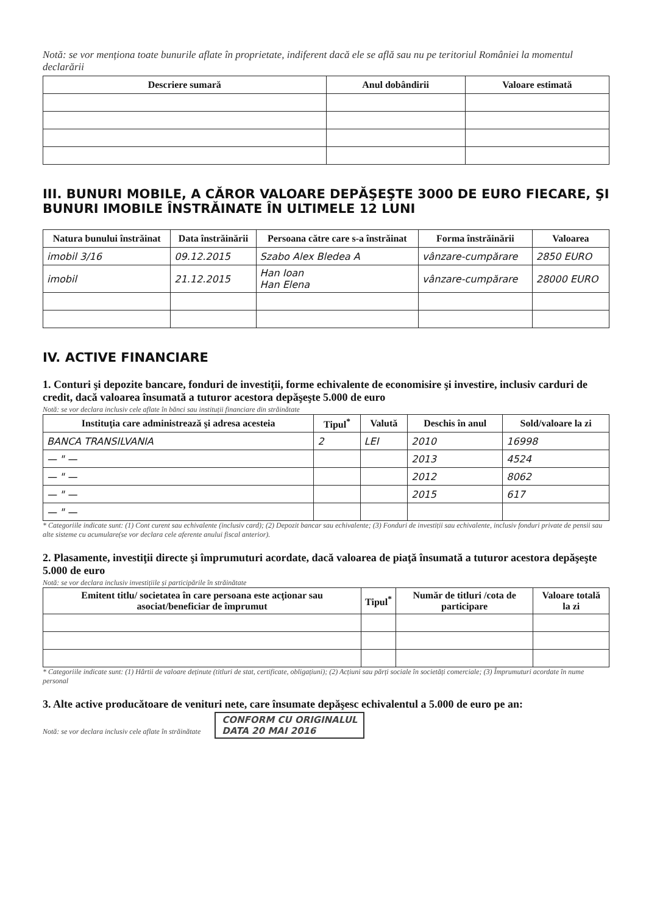Notă: se vor menționa toate bunurile aflate în proprietate, indiferent dacă ele se află sau nu pe teritoriul României la momentul declarării
| Descriere sumară | Anul dobândirii | Valoare estimată |
| --- | --- | --- |
III. BUNURI MOBILE, A CĂROR VALOARE DEPĂŞEŞTE 3000 DE EURO FIECARE, ŞI BUNURI IMOBILE ÎNSTRĂINATE ÎN ULTIMELE 12 LUNI
| Natura bunului înstrăinat | Data înstrăinării | Persoana către care s-a înstrăinat | Forma înstrăinării | Valoarea |
| --- | --- | --- | --- | --- |
| imobil 3/16 | 09.12.2015 | Szabo Alex Bledea A | vânzare-cumpărare | 2850 EURO |
| imobil | 21.12.2015 | Han Ioan Han Elena | vânzare-cumpărare | 28000 EURO |
IV. ACTIVE FINANCIARE
1. Conturi şi depozite bancare, fonduri de investiţii, forme echivalente de economisire şi investire, inclusiv carduri de credit, dacă valoarea însumată a tuturor acestora depăşeşte 5.000 de euro
Notă: se vor declara inclusiv cele aflate în bănci sau instituții financiare din străinătate
| Instituţia care administrează şi adresa acesteia | Tipul<sup>*</sup> | Valută | Deschis în anul | Sold/valoare la zi |
| --- | --- | --- | --- | --- |
| BANCA TRANSILVANIA | 2 | LEI | 2010 | 16998 |
| — " — | | | 2013 | 4524 |
| — " — | | | 2012 | 8062 |
| — " — | | | 2015 | 617 |
| — " — | | | | |
* Categoriile indicate sunt: (1) Cont curent sau echivalente (inclusiv card); (2) Depozit bancar sau echivalente; (3) Fonduri de investiții sau echivalente, inclusiv fonduri private de pensii sau alte sisteme cu acumulare(se vor declara cele aferente anului fiscal anterior).
2. Plasamente, investiţii directe şi împrumuturi acordate, dacă valoarea de piaţă însumată a tuturor acestora depăşeşte 5.000 de euro
Notă: se vor declara inclusiv investițiile și participările în străinătate
| Emitent titlu/ societatea în care persoana este acţionar sau asociat/beneficiar de împrumut | Tipul<sup>*</sup> | Număr de titluri /cota de participare | Valoare totală la zi |
| --- | --- | --- | --- |
* Categoriile indicate sunt: (1) Hârtii de valoare deținute (titluri de stat, certificate, obligațiuni); (2) Acțiuni sau părți sociale în societăți comerciale; (3) Împrumuturi acordate în nume personal
3. Alte active producătoare de venituri nete, care însumate depăşesc echivalentul a 5.000 de euro pe an:
Notă: se vor declara inclusiv cele aflate în străinătate CONFORM CU ORIGINALUL
DATA 20 MAI 2016